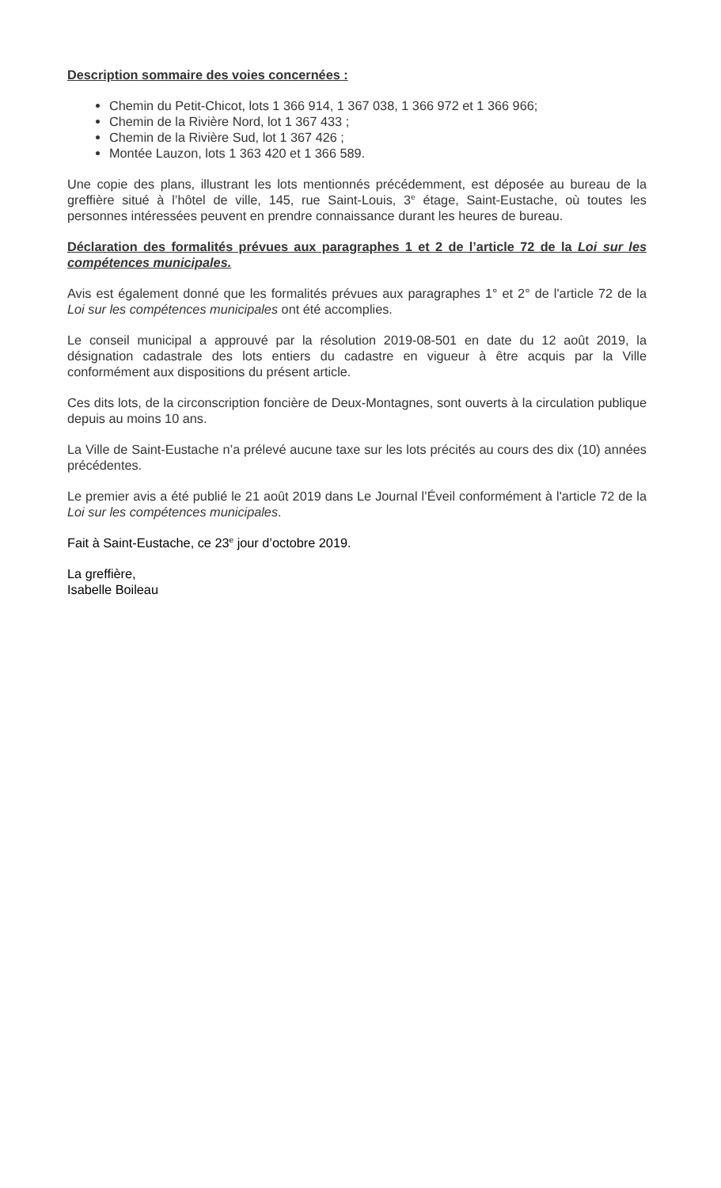Description sommaire des voies concernées :
Chemin du Petit-Chicot, lots 1 366 914, 1 367 038, 1 366 972 et 1 366 966;
Chemin de la Rivière Nord, lot 1 367 433 ;
Chemin de la Rivière Sud, lot 1 367 426 ;
Montée Lauzon, lots 1 363 420 et 1 366 589.
Une copie des plans, illustrant les lots mentionnés précédemment, est déposée au bureau de la greffière situé à l’hôtel de ville, 145, rue Saint-Louis, 3<sup>e</sup> étage, Saint-Eustache, où toutes les personnes intéressées peuvent en prendre connaissance durant les heures de bureau.
Déclaration des formalités prévues aux paragraphes 1 et 2 de l’article 72 de la Loi sur les compétences municipales.
Avis est également donné que les formalités prévues aux paragraphes 1° et 2° de l'article 72 de la Loi sur les compétences municipales ont été accomplies.
Le conseil municipal a approuvé par la résolution 2019-08-501 en date du 12 août 2019, la désignation cadastrale des lots entiers du cadastre en vigueur à être acquis par la Ville conformément aux dispositions du présent article.
Ces dits lots, de la circonscription foncière de Deux-Montagnes, sont ouverts à la circulation publique depuis au moins 10 ans.
La Ville de Saint-Eustache n’a prélevé aucune taxe sur les lots précités au cours des dix (10) années précédentes.
Le premier avis a été publié le 21 août 2019 dans Le Journal l’Éveil conformément à l'article 72 de la Loi sur les compétences municipales.
Fait à Saint-Eustache, ce 23<sup>e</sup> jour d’octobre 2019.
La greffière,
Isabelle Boileau